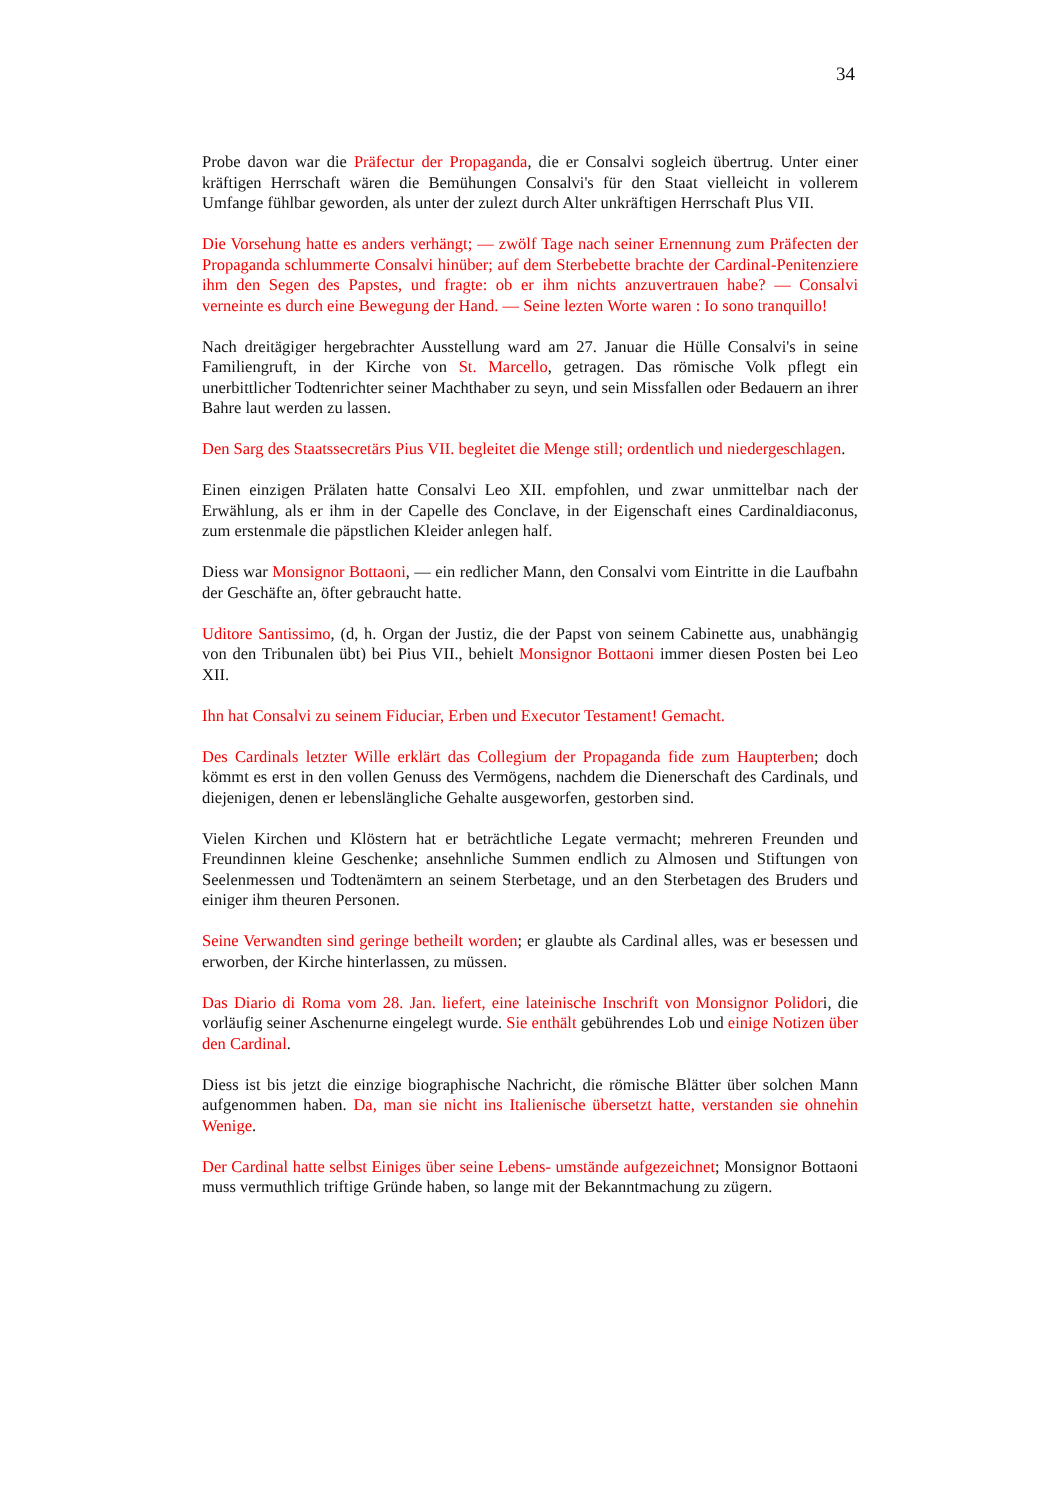34
Probe davon war die Präfectur der Propaganda, die er Consalvi sogleich übertrug. Unter einer kräftigen Herrschaft wären die Bemühungen Consalvi's für den Staat vielleicht in vollerem Umfange fühlbar geworden, als unter der zulezt durch Alter unkräftigen Herrschaft Plus VII.
Die Vorsehung hatte es anders verhängt; — zwölf Tage nach seiner Ernennung zum Präfecten der Propaganda schlummerte Consalvi hinüber; auf dem Sterbebette brachte der Cardinal-Penitenziere ihm den Segen des Papstes, und fragte: ob er ihm nichts anzuvertrauen habe? — Consalvi verneinte es durch eine Bewegung der Hand. — Seine lezten Worte waren : Io sono tranquillo!
Nach dreitägiger hergebrachter Ausstellung ward am 27. Januar die Hülle Consalvi's in seine Familiengruft, in der Kirche von St. Marcello, getragen. Das römische Volk pflegt ein unerbittlicher Todtenrichter seiner Machthaber zu seyn, und sein Missfallen oder Bedauern an ihrer Bahre laut werden zu lassen.
Den Sarg des Staatssecretärs Pius VII. begleitet die Menge still; ordentlich und niedergeschlagen.
Einen einzigen Prälaten hatte Consalvi Leo XII. empfohlen, und zwar unmittelbar nach der Erwählung, als er ihm in der Capelle des Conclave, in der Eigenschaft eines Cardinaldiaconus, zum erstenmale die päpstlichen Kleider anlegen half.
Diess war Monsignor Bottaoni, — ein redlicher Mann, den Consalvi vom Eintritte in die Laufbahn der Geschäfte an, öfter gebraucht hatte.
Uditore Santissimo, (d, h. Organ der Justiz, die der Papst von seinem Cabinette aus, unabhängig von den Tribunalen übt) bei Pius VII., behielt Monsignor Bottaoni immer diesen Posten bei Leo XII.
Ihn hat Consalvi zu seinem Fiduciar, Erben und Executor Testament! Gemacht.
Des Cardinals letzter Wille erklärt das Collegium der Propaganda fide zum Haupterben; doch kömmt es erst in den vollen Genuss des Vermögens, nachdem die Dienerschaft des Cardinals, und diejenigen, denen er lebenslängliche Gehalte ausgeworfen, gestorben sind.
Vielen Kirchen und Klöstern hat er beträchtliche Legate vermacht; mehreren Freunden und Freundinnen kleine Geschenke; ansehnliche Summen endlich zu Almosen und Stiftungen von Seelenmessen und Todtenämtern an seinem Sterbetage, und an den Sterbetagen des Bruders und einiger ihm theuren Personen.
Seine Verwandten sind geringe betheilt worden; er glaubte als Cardinal alles, was er besessen und erworben, der Kirche hinterlassen, zu müssen.
Das Diario di Roma vom 28. Jan. liefert, eine lateinische Inschrift von Monsignor Polidori, die vorläufig seiner Aschenurne eingelegt wurde. Sie enthält gebührendes Lob und einige Notizen über den Cardinal.
Diess ist bis jetzt die einzige biographische Nachricht, die römische Blätter über solchen Mann aufgenommen haben. Da, man sie nicht ins Italienische übersetzt hatte, verstanden sie ohnehin Wenige.
Der Cardinal hatte selbst Einiges über seine Lebens- umstände aufgezeichnet; Monsignor Bottaoni muss vermuthlich triftige Gründe haben, so lange mit der Bekanntmachung zu zügern.